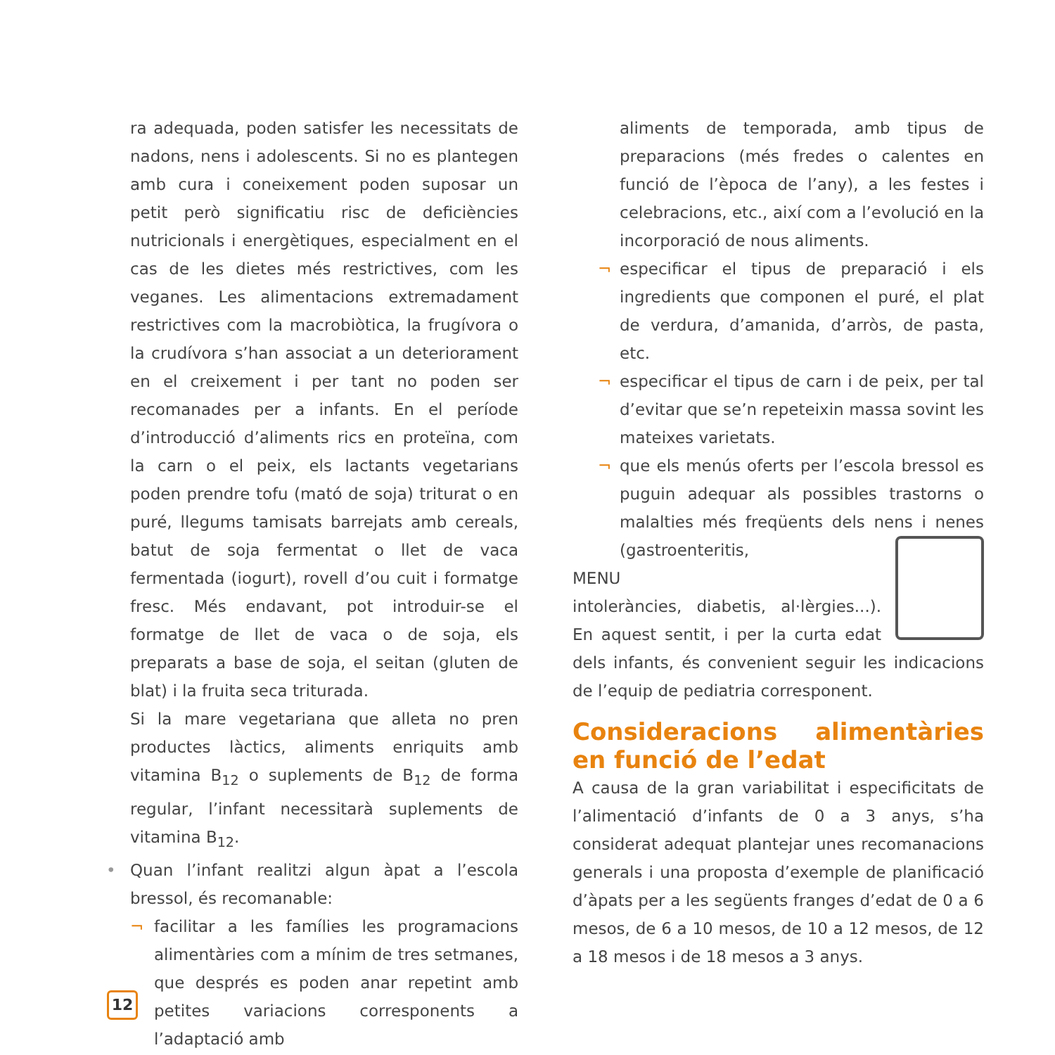ra adequada, poden satisfer les necessitats de nadons, nens i adolescents. Si no es plantegen amb cura i coneixement poden suposar un petit però significatiu risc de deficiències nutricionals i energètiques, especialment en el cas de les dietes més restrictives, com les veganes. Les alimentacions extremadament restrictives com la macrobiòtica, la frugívora o la crudívora s’han associat a un deteriorament en el creixement i per tant no poden ser recomanades per a infants. En el període d’introducció d’aliments rics en proteïna, com la carn o el peix, els lactants vegetarians poden prendre tofu (mató de soja) triturat o en puré, llegums tamisats barrejats amb cereals, batut de soja fermentat o llet de vaca fermentada (iogurt), rovell d’ou cuit i formatge fresc. Més endavant, pot introduir-se el formatge de llet de vaca o de soja, els preparats a base de soja, el seitan (gluten de blat) i la fruita seca triturada.
Si la mare vegetariana que alleta no pren productes làctics, aliments enriquits amb vitamina B<sub>12</sub> o suplements de B<sub>12</sub> de forma regular, l’infant necessitarà suplements de vitamina B<sub>12</sub>.
• Quan l’infant realitzi algun àpat a l’escola bressol, és recomanable:
¬ facilitar a les famílies les programacions alimentàries com a mínim de tres setmanes, que després es poden anar repetint amb petites variacions corresponents a l’adaptació amb
aliments de temporada, amb tipus de preparacions (més fredes o calentes en funció de l’època de l’any), a les festes i celebracions, etc., així com a l’evolució en la incorporació de nous aliments.
¬ especificar el tipus de preparació i els ingredients que componen el puré, el plat de verdura, d’amanida, d’arròs, de pasta, etc.
¬ especificar el tipus de carn i de peix, per tal d’evitar que se’n repeteixin massa sovint les mateixes varietats.
¬ que els menús oferts per l’escola bressol es puguin adequar als possibles trastorns o malalties més freqüents dels nens i nenes (gastroenteritis,
MENU
intoleràncies, diabetis, al·lèrgies...). En aquest sentit, i per la curta edat dels infants, és convenient seguir les indicacions de l’equip de pediatria corresponent.
Consideracions alimentàries en funció de l’edat
A causa de la gran variabilitat i especificitats de l’alimentació d’infants de 0 a 3 anys, s’ha considerat adequat plantejar unes recomanacions generals i una proposta d’exemple de planificació d’àpats per a les següents franges d’edat de 0 a 6 mesos, de 6 a 10 mesos, de 10 a 12 mesos, de 12 a 18 mesos i de 18 mesos a 3 anys.
12